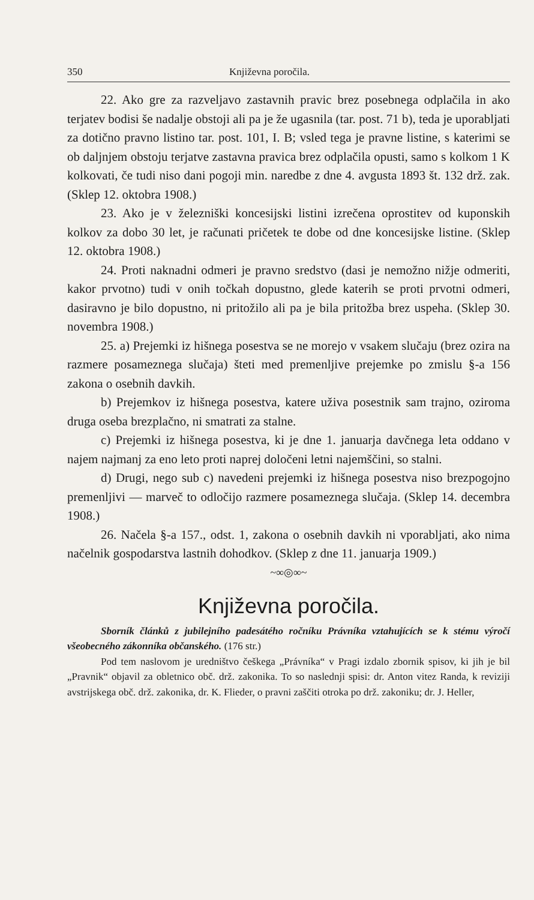350 Književna poročila.
22. Ako gre za razveljavo zastavnih pravic brez posebnega odplačila in ako terjatev bodisi še nadalje obstoji ali pa je že ugasnila (tar. post. 71 b), teda je uporabljati za dotično pravno listino tar. post. 101, I. B; vsled tega je pravne listine, s katerimi se ob daljnjem obstoju terjatve zastavna pravica brez odplačila opusti, samo s kolkom 1 K kolkovati, če tudi niso dani pogoji min. naredbe z dne 4. avgusta 1893 št. 132 drž. zak. (Sklep 12. oktobra 1908.)
23. Ako je v železniški koncesijski listini izrečena oprostitev od kuponskih kolkov za dobo 30 let, je računati pričetek te dobe od dne koncesijske listine. (Sklep 12. oktobra 1908.)
24. Proti naknadni odmeri je pravno sredstvo (dasi je nemožno nižje odmeriti, kakor prvotno) tudi v onih točkah dopustno, glede katerih se proti prvotni odmeri, dasiravno je bilo dopustno, ni pritožilo ali pa je bila pritožba brez uspeha. (Sklep 30. novembra 1908.)
25. a) Prejemki iz hišnega posestva se ne morejo v vsakem slučaju (brez ozira na razmere posameznega slučaja) šteti med premenljive prejemke po zmislu §-a 156 zakona o osebnih davkih.
b) Prejemkov iz hišnega posestva, katere uživa posestnik sam trajno, oziroma druga oseba brezplačno, ni smatrati za stalne.
c) Prejemki iz hišnega posestva, ki je dne 1. januarja davčnega leta oddano v najem najmanj za eno leto proti naprej določeni letni najemščini, so stalni.
d) Drugi, nego sub c) navedeni prejemki iz hišnega posestva niso brezpogojno premenljivi — marveč to odločijo razmere posameznega slučaja. (Sklep 14. decembra 1908.)
26. Načela §-a 157., odst. 1, zakona o osebnih davkih ni vporabljati, ako nima načelnik gospodarstva lastnih dohodkov. (Sklep z dne 11. januarja 1909.)
~∞◎∞~
Književna poročila.
Sborník článků z jubilejního padesátého ročníku Právníka vztahujících se k stému výročí všeobecného zákonníka občanského. (176 str.)
Pod tem naslovom je uredništvo češkega „Právníka“ v Pragi izdalo zbornik spisov, ki jih je bil „Pravnik“ objavil za obletnico obč. drž. zakonika. To so naslednji spisi: dr. Anton vitez Randa, k reviziji avstrijskega obč. drž. zakonika, dr. K. Flieder, o pravni zaščiti otroka po drž. zakoniku; dr. J. Heller,